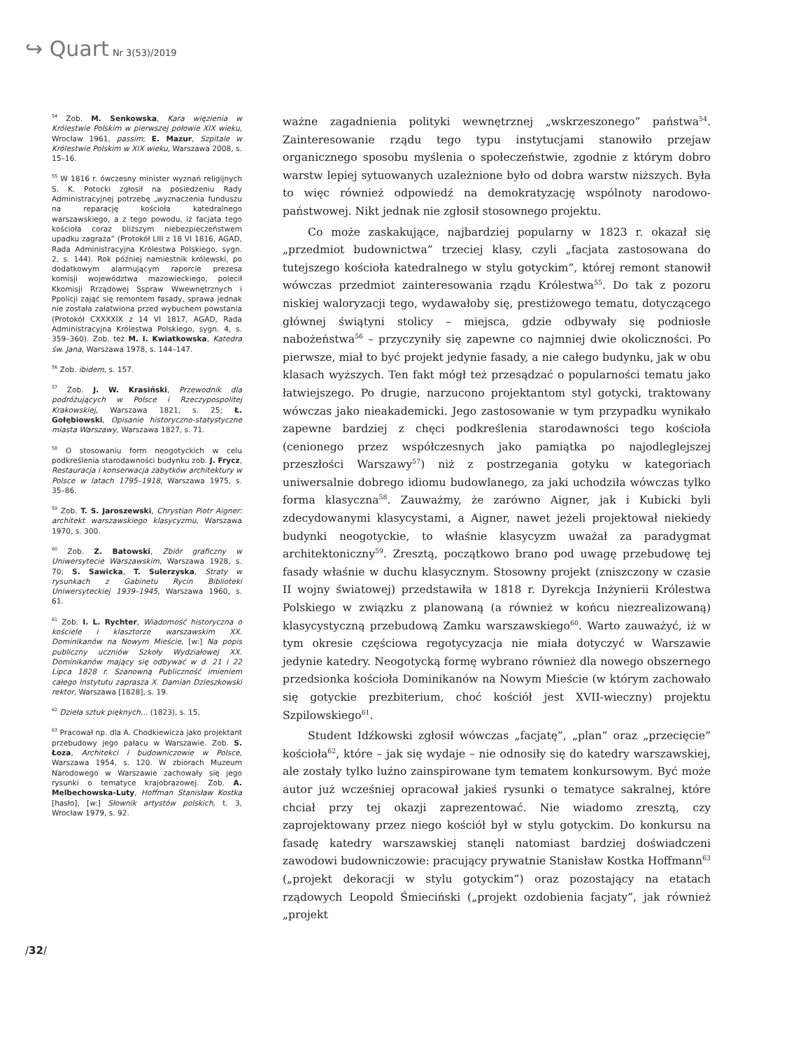↪ Quart Nr 3(53)/2019
<sup>54</sup> Zob. M. Senkowska, Kara więzienia w Królestwie Polskim w pierwszej połowie XIX wieku, Wrocław 1961, passim; E. Mazur, Szpitale w Królestwie Polskim w XIX wieku, Warszawa 2008, s. 15–16.
<sup>55</sup> W 1816 r. ówczesny minister wyznań religijnych S. K. Potocki zgłosił na posiedzeniu Rady Administracyjnej potrzebę „wyznaczenia funduszu na reparację kościoła katedralnego warszawskiego, a z tego powodu, iż facjata tego kościoła coraz bliższym niebezpieczeństwem upadku zagraża” (Protokół LIII z 18 VI 1816, AGAD, Rada Administracyjna Królestwa Polskiego, sygn. 2, s. 144). Rok później namiestnik królewski, po dodatkowym alarmującym raporcie prezesa komisji województwa mazowieckiego, polecił Kkomisji Rrządowej Sspraw Wwewnętrznych i Ppolicji zająć się remontem fasady, sprawa jednak nie została załatwiona przed wybuchem powstania (Protokół CXXXXIX z 14 VI 1817, AGAD, Rada Administracyjna Królestwa Polskiego, sygn. 4, s. 359–360). Zob. też M. I. Kwiatkowska, Katedra św. Jana, Warszawa 1978, s. 144–147.
<sup>56</sup> Zob. ibidem, s. 157.
<sup>57</sup> Zob. J. W. Krasiński, Przewodnik dla podróżujących w Polsce i Rzeczypospolitej Krakowskiej, Warszawa 1821, s. 25; Ł. Gołębiowski, Opisanie historyczno-statystyczne miasta Warszawy, Warszawa 1827, s. 71.
<sup>58</sup> O stosowaniu form neogotyckich w celu podkreślenia starodawności budynku zob. J. Frycz, Restauracja i konserwacja zabytków architektury w Polsce w latach 1795–1918, Warszawa 1975, s. 35–86.
<sup>59</sup> Zob. T. S. Jaroszewski, Chrystian Piotr Aigner: architekt warszawskiego klasycyzmu, Warszawa 1970, s. 300.
<sup>60</sup> Zob. Z. Batowski, Zbiór graficzny w Uniwersytecie Warszawskim, Warszawa 1928, s. 70; S. Sawicka, T. Sulerzyska, Straty w rysunkach z Gabinetu Rycin Biblioteki Uniwersyteckiej 1939–1945, Warszawa 1960, s. 61.
<sup>61</sup> Zob. I. L. Rychter, Wiadomość historyczna o kościele i klasztorze warszawskim XX. Dominikanów na Nowym Mieście, [w:] Na popis publiczny uczniów Szkoły Wydziałowej XX. Dominikanów mający się odbywać w d. 21 i 22 Lipca 1828 r. Szanowną Publiczność imieniem całego Instytutu zaprasza X. Damian Dzieszkowski rektor, Warszawa [1828], s. 19.
<sup>62</sup> Dzieła sztuk pięknych… (1823), s. 15.
<sup>63</sup> Pracował np. dla A. Chodkiewicza jako projektant przebudowy jego pałacu w Warszawie. Zob. S. Łoza, Architekci i budowniczowie w Polsce, Warszawa 1954, s. 120. W zbiorach Muzeum Narodowego w Warszawie zachowały się jego rysunki o tematyce krajobrazowej. Zob. A. Melbechowska-Luty, Hoffman Stanisław Kostka [hasło], [w:] Słownik artystów polskich, t. 3, Wrocław 1979, s. 92.
ważne zagadnienia polityki wewnętrznej „wskrzeszonego” państwa<sup>54</sup>. Zainteresowanie rządu tego typu instytucjami stanowiło przejaw organicznego sposobu myślenia o społeczeństwie, zgodnie z którym dobro warstw lepiej sytuowanych uzależnione było od dobra warstw niższych. Była to więc również odpowiedź na demokratyzację wspólnoty narodowo-państwowej. Nikt jednak nie zgłosił stosownego projektu.
Co może zaskakujące, najbardziej popularny w 1823 r. okazał się „przedmiot budownictwa” trzeciej klasy, czyli „facjata zastosowana do tutejszego kościoła katedralnego w stylu gotyckim”, której remont stanowił wówczas przedmiot zainteresowania rządu Królestwa<sup>55</sup>. Do tak z pozoru niskiej waloryzacji tego, wydawałoby się, prestiżowego tematu, dotyczącego głównej świątyni stolicy – miejsca, gdzie odbywały się podniosłe nabożeństwa<sup>56</sup> – przyczyniły się zapewne co najmniej dwie okoliczności. Po pierwsze, miał to być projekt jedynie fasady, a nie całego budynku, jak w obu klasach wyższych. Ten fakt mógł też przesądzać o popularności tematu jako łatwiejszego. Po drugie, narzucono projektantom styl gotycki, traktowany wówczas jako nieakademicki. Jego zastosowanie w tym przypadku wynikało zapewne bardziej z chęci podkreślenia starodawności tego kościoła (cenionego przez współczesnych jako pamiątka po najodleglejszej przeszłości Warszawy<sup>57</sup>) niż z postrzegania gotyku w kategoriach uniwersalnie dobrego idiomu budowlanego, za jaki uchodziła wówczas tylko forma klasyczna<sup>58</sup>. Zauważmy, że zarówno Aigner, jak i Kubicki byli zdecydowanymi klasycystami, a Aigner, nawet jeżeli projektował niekiedy budynki neogotyckie, to właśnie klasycyzm uważał za paradygmat architektoniczny<sup>59</sup>. Zresztą, początkowo brano pod uwagę przebudowę tej fasady właśnie w duchu klasycznym. Stosowny projekt (zniszczony w czasie II wojny światowej) przedstawiła w 1818 r. Dyrekcja Inżynierii Królestwa Polskiego w związku z planowaną (a również w końcu niezrealizowaną) klasycystyczną przebudową Zamku warszawskiego<sup>60</sup>. Warto zauważyć, iż w tym okresie częściowa regotycyzacja nie miała dotyczyć w Warszawie jedynie katedry. Neogotycką formę wybrano również dla nowego obszernego przedsionka kościoła Dominikanów na Nowym Mieście (w którym zachowało się gotyckie prezbiterium, choć kościół jest XVII-wieczny) projektu Szpilowskiego<sup>61</sup>.
Student Idźkowski zgłosił wówczas „facjatę”, „plan” oraz „przecięcie” kościoła<sup>62</sup>, które – jak się wydaje – nie odnosiły się do katedry warszawskiej, ale zostały tylko luźno zainspirowane tym tematem konkursowym. Być może autor już wcześniej opracował jakieś rysunki o tematyce sakralnej, które chciał przy tej okazji zaprezentować. Nie wiadomo zresztą, czy zaprojektowany przez niego kościół był w stylu gotyckim. Do konkursu na fasadę katedry warszawskiej stanęli natomiast bardziej doświadczeni zawodowi budowniczowie: pracujący prywatnie Stanisław Kostka Hoffmann<sup>63</sup> („projekt dekoracji w stylu gotyckim”) oraz pozostający na etatach rządowych Leopold Śmieciński („projekt ozdobienia facjaty”, jak również „projekt
/32/